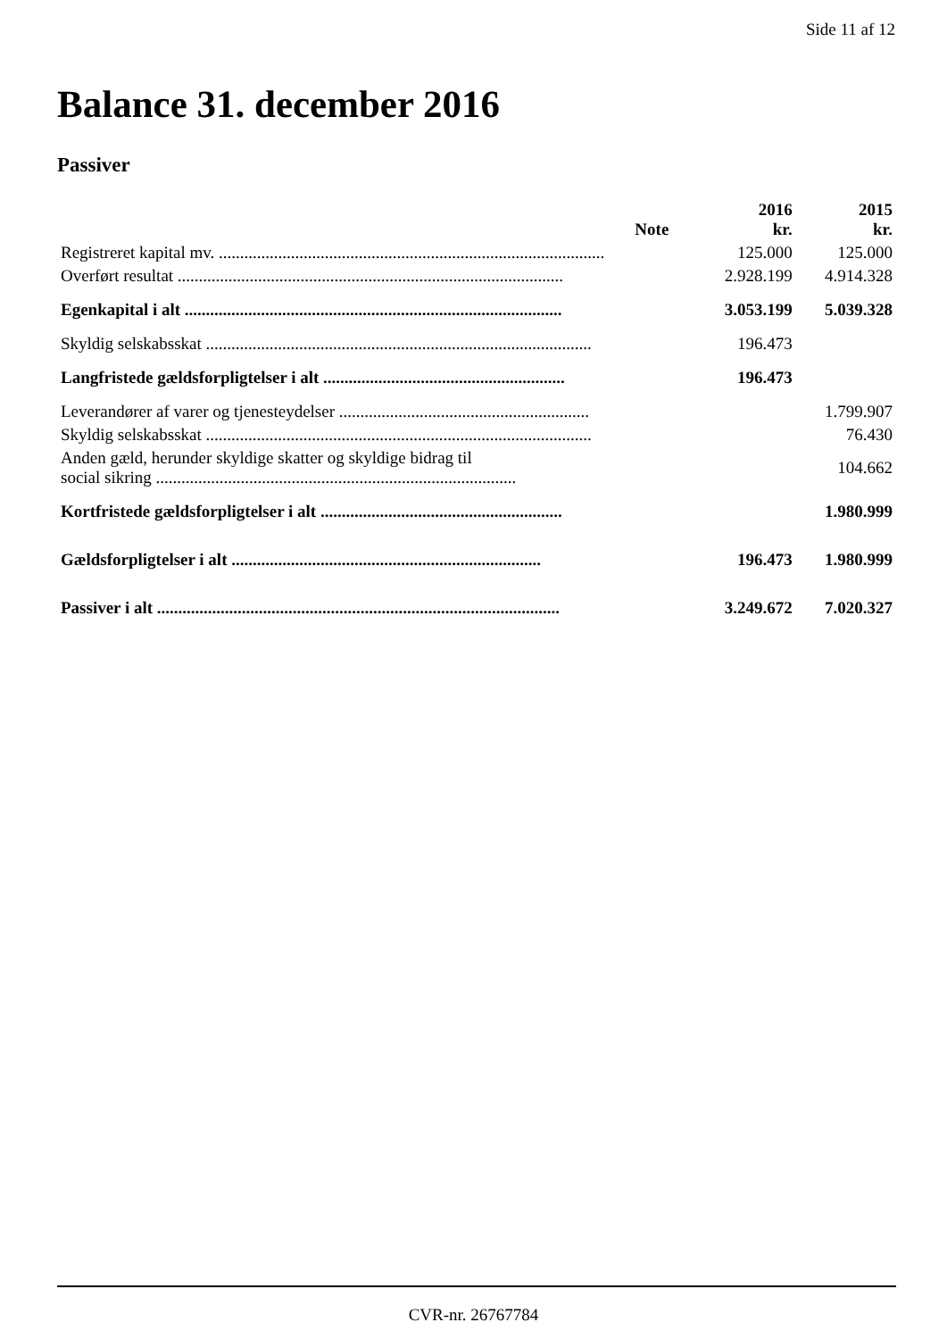Side 11 af 12
Balance 31. december 2016
Passiver
| | Note | 2016 kr. | 2015 kr. |
| --- | --- | --- | --- |
| Registreret kapital mv. ........................................................................................... | | 125.000 | 125.000 |
| Overført resultat ........................................................................................... | | 2.928.199 | 4.914.328 |
| Egenkapital i alt ......................................................................................... | | 3.053.199 | 5.039.328 |
| Skyldig selskabsskat ........................................................................................... | | 196.473 | |
| Langfristede gældsforpligtelser i alt ......................................................... | | 196.473 | |
| Leverandører af varer og tjenesteydelser ........................................................... | | | 1.799.907 |
| Skyldig selskabsskat ........................................................................................... | | | 76.430 |
| Anden gæld, herunder skyldige skatter og skyldige bidrag til social sikring ..................................................................................... | | | 104.662 |
| Kortfristede gældsforpligtelser i alt ......................................................... | | | 1.980.999 |
| Gældsforpligtelser i alt ......................................................................... | | 196.473 | 1.980.999 |
| Passiver i alt ............................................................................................... | | 3.249.672 | 7.020.327 |
CVR-nr. 26767784